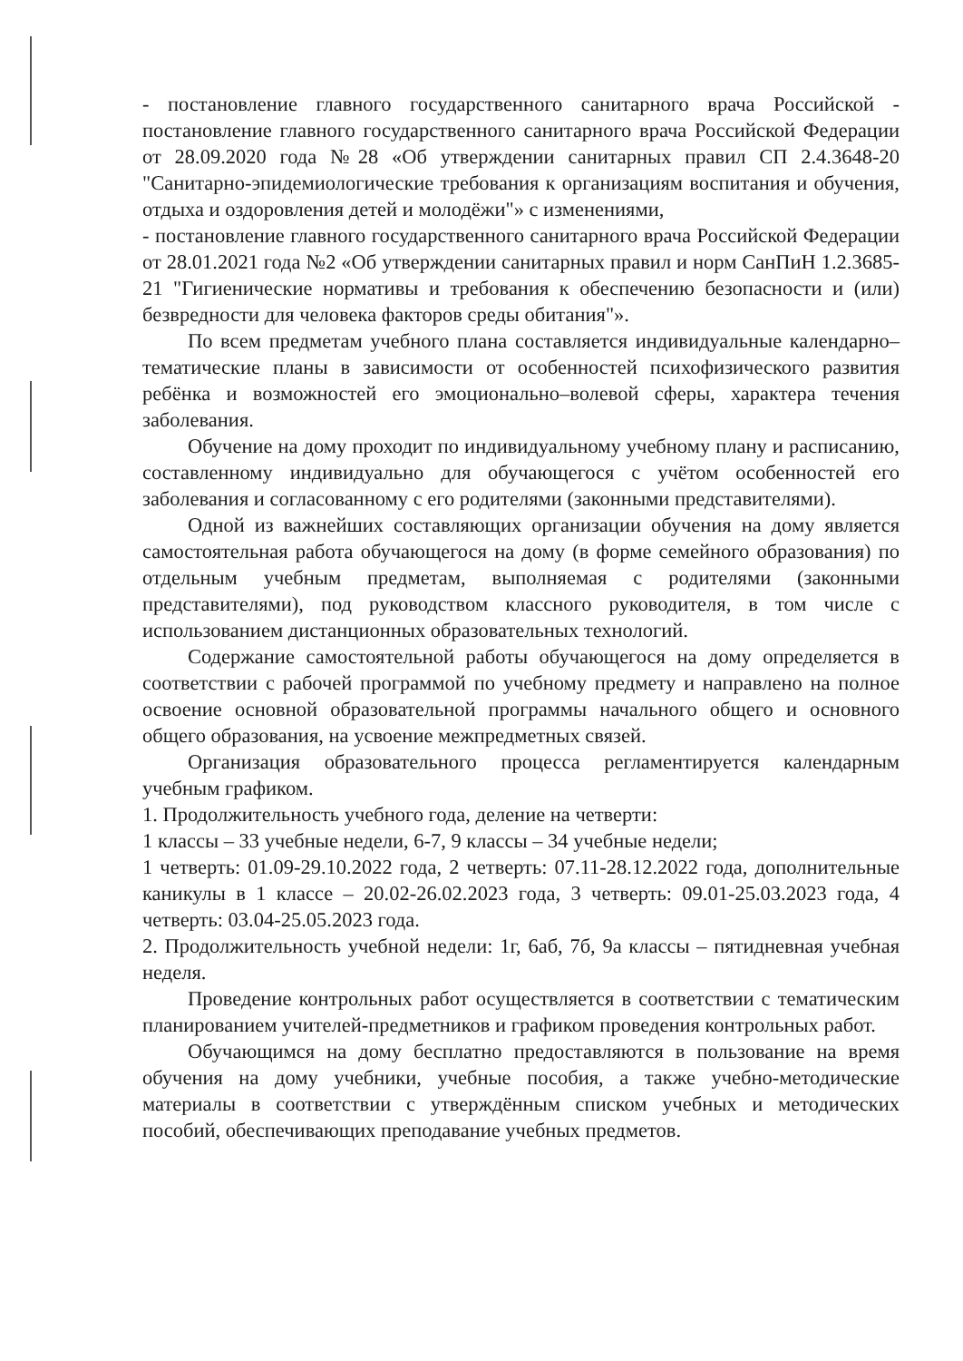- постановление главного государственного санитарного врача Российской - постановление главного государственного санитарного врача Российской Федерации от 28.09.2020 года №28 «Об утверждении санитарных правил СП 2.4.3648-20 "Санитарно-эпидемиологические требования к организациям воспитания и обучения, отдыха и оздоровления детей и молодёжи"» с изменениями,
- постановление главного государственного санитарного врача Российской Федерации от 28.01.2021 года №2 «Об утверждении санитарных правил и норм СанПиН 1.2.3685-21 "Гигиенические нормативы и требования к обеспечению безопасности и (или) безвредности для человека факторов среды обитания"».
По всем предметам учебного плана составляется индивидуальные календарно–тематические планы в зависимости от особенностей психофизического развития ребёнка и возможностей его эмоционально–волевой сферы, характера течения заболевания.
Обучение на дому проходит по индивидуальному учебному плану и расписанию, составленному индивидуально для обучающегося с учётом особенностей его заболевания и согласованному с его родителями (законными представителями).
Одной из важнейших составляющих организации обучения на дому является самостоятельная работа обучающегося на дому (в форме семейного образования) по отдельным учебным предметам, выполняемая с родителями (законными представителями), под руководством классного руководителя, в том числе с использованием дистанционных образовательных технологий.
Содержание самостоятельной работы обучающегося на дому определяется в соответствии с рабочей программой по учебному предмету и направлено на полное освоение основной образовательной программы начального общего и основного общего образования, на усвоение межпредметных связей.
Организация образовательного процесса регламентируется календарным учебным графиком.
1. Продолжительность учебного года, деление на четверти:
1 классы – 33 учебные недели, 6-7, 9 классы – 34 учебные недели;
1 четверть: 01.09-29.10.2022 года, 2 четверть: 07.11-28.12.2022 года, дополнительные каникулы в 1 классе – 20.02-26.02.2023 года, 3 четверть: 09.01-25.03.2023 года, 4 четверть: 03.04-25.05.2023 года.
2. Продолжительность учебной недели: 1г, 6аб, 7б, 9а классы – пятидневная учебная неделя.
Проведение контрольных работ осуществляется в соответствии с тематическим планированием учителей-предметников и графиком проведения контрольных работ.
Обучающимся на дому бесплатно предоставляются в пользование на время обучения на дому учебники, учебные пособия, а также учебно-методические материалы в соответствии с утверждённым списком учебных и методических пособий, обеспечивающих преподавание учебных предметов.